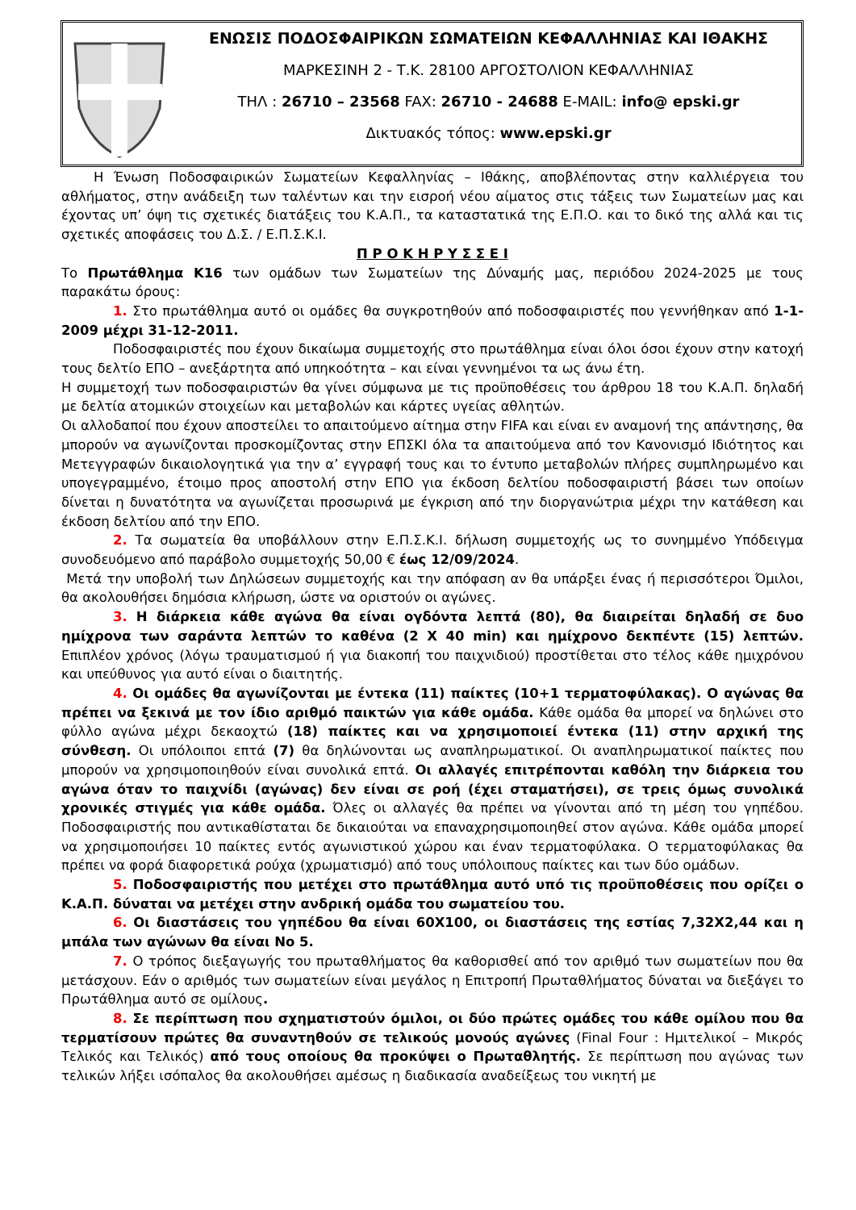ΕΝΩΣΙΣ ΠΟΔΟΣΦΑΙΡΙΚΩΝ ΣΩΜΑΤΕΙΩΝ ΚΕΦΑΛΛΗΝΙΑΣ ΚΑΙ ΙΘΑΚΗΣ
ΜΑΡΚΕΣΙΝΗ 2 - Τ.Κ. 28100 ΑΡΓΟΣΤΟΛΙΟΝ ΚΕΦΑΛΛΗΝΙΑΣ
ΤΗΛ : 26710 – 23568 FAX: 26710 - 24688 E-MAIL: info@ epski.gr
Δικτυακός τόπος: www.epski.gr
Η Ένωση Ποδοσφαιρικών Σωματείων Κεφαλληνίας – Ιθάκης, αποβλέποντας στην καλλιέργεια του αθλήματος, στην ανάδειξη των ταλέντων και την εισροή νέου αίματος στις τάξεις των Σωματείων μας και έχοντας υπ’ όψη τις σχετικές διατάξεις του Κ.Α.Π., τα καταστατικά της Ε.Π.Ο. και το δικό της αλλά και τις σχετικές αποφάσεις του Δ.Σ. / Ε.Π.Σ.Κ.Ι.
Π Ρ Ο Κ Η Ρ Υ Σ Σ Ε Ι
Το Πρωτάθλημα Κ16 των ομάδων των Σωματείων της Δύναμής μας, περιόδου 2024-2025 με τους παρακάτω όρους:
1. Στο πρωτάθλημα αυτό οι ομάδες θα συγκροτηθούν από ποδοσφαιριστές που γεννήθηκαν από 1-1-2009 μέχρι 31-12-2011.
Ποδοσφαιριστές που έχουν δικαίωμα συμμετοχής στο πρωτάθλημα είναι όλοι όσοι έχουν στην κατοχή τους δελτίο ΕΠΟ – ανεξάρτητα από υπηκοότητα – και είναι γεννημένοι τα ως άνω έτη.
Η συμμετοχή των ποδοσφαιριστών θα γίνει σύμφωνα με τις προϋποθέσεις του άρθρου 18 του Κ.Α.Π. δηλαδή με δελτία ατομικών στοιχείων και μεταβολών και κάρτες υγείας αθλητών.
Οι αλλοδαποί που έχουν αποστείλει το απαιτούμενο αίτημα στην FIFA και είναι εν αναμονή της απάντησης, θα μπορούν να αγωνίζονται προσκομίζοντας στην ΕΠΣΚΙ όλα τα απαιτούμενα από τον Κανονισμό Ιδιότητος και Μετεγγραφών δικαιολογητικά για την α’ εγγραφή τους και το έντυπο μεταβολών πλήρες συμπληρωμένο και υπογεγραμμένο, έτοιμο προς αποστολή στην ΕΠΟ για έκδοση δελτίου ποδοσφαιριστή βάσει των οποίων δίνεται η δυνατότητα να αγωνίζεται προσωρινά με έγκριση από την διοργανώτρια μέχρι την κατάθεση και έκδοση δελτίου από την ΕΠΟ.
2. Τα σωματεία θα υποβάλλουν στην Ε.Π.Σ.Κ.Ι. δήλωση συμμετοχής ως το συνημμένο Υπόδειγμα συνοδευόμενο από παράβολο συμμετοχής 50,00 € έως 12/09/2024.
Μετά την υποβολή των Δηλώσεων συμμετοχής και την απόφαση αν θα υπάρξει ένας ή περισσότεροι Όμιλοι, θα ακολουθήσει δημόσια κλήρωση, ώστε να οριστούν οι αγώνες.
3. Η διάρκεια κάθε αγώνα θα είναι ογδόντα λεπτά (80), θα διαιρείται δηλαδή σε δυο ημίχρονα των σαράντα λεπτών το καθένα (2 Χ 40 min) και ημίχρονο δεκπέντε (15) λεπτών. Επιπλέον χρόνος (λόγω τραυματισμού ή για διακοπή του παιχνιδιού) προστίθεται στο τέλος κάθε ημιχρόνου και υπεύθυνος για αυτό είναι ο διαιτητής.
4. Οι ομάδες θα αγωνίζονται με έντεκα (11) παίκτες (10+1 τερματοφύλακας). Ο αγώνας θα πρέπει να ξεκινά με τον ίδιο αριθμό παικτών για κάθε ομάδα. Κάθε ομάδα θα μπορεί να δηλώνει στο φύλλο αγώνα μέχρι δεκαοχτώ (18) παίκτες και να χρησιμοποιεί έντεκα (11) στην αρχική της σύνθεση. Οι υπόλοιποι επτά (7) θα δηλώνονται ως αναπληρωματικοί. Οι αναπληρωματικοί παίκτες που μπορούν να χρησιμοποιηθούν είναι συνολικά επτά. Οι αλλαγές επιτρέπονται καθόλη την διάρκεια του αγώνα όταν το παιχνίδι (αγώνας) δεν είναι σε ροή (έχει σταματήσει), σε τρεις όμως συνολικά χρονικές στιγμές για κάθε ομάδα. Όλες οι αλλαγές θα πρέπει να γίνονται από τη μέση του γηπέδου. Ποδοσφαιριστής που αντικαθίσταται δε δικαιούται να επαναχρησιμοποιηθεί στον αγώνα. Κάθε ομάδα μπορεί να χρησιμοποιήσει 10 παίκτες εντός αγωνιστικού χώρου και έναν τερματοφύλακα. Ο τερματοφύλακας θα πρέπει να φορά διαφορετικά ρούχα (χρωματισμό) από τους υπόλοιπους παίκτες και των δύο ομάδων.
5. Ποδοσφαιριστής που μετέχει στο πρωτάθλημα αυτό υπό τις προϋποθέσεις που ορίζει ο Κ.Α.Π. δύναται να μετέχει στην ανδρική ομάδα του σωματείου του.
6. Οι διαστάσεις του γηπέδου θα είναι 60Χ100, οι διαστάσεις της εστίας 7,32Χ2,44 και η μπάλα των αγώνων θα είναι Νο 5.
7. Ο τρόπος διεξαγωγής του πρωταθλήματος θα καθορισθεί από τον αριθμό των σωματείων που θα μετάσχουν. Εάν ο αριθμός των σωματείων είναι μεγάλος η Επιτροπή Πρωταθλήματος δύναται να διεξάγει το Πρωτάθλημα αυτό σε ομίλους.
8. Σε περίπτωση που σχηματιστούν όμιλοι, οι δύο πρώτες ομάδες του κάθε ομίλου που θα τερματίσουν πρώτες θα συναντηθούν σε τελικούς μονούς αγώνες (Final Four : Ημιτελικοί – Μικρός Τελικός και Τελικός) από τους οποίους θα προκύψει ο Πρωταθλητής. Σε περίπτωση που αγώνας των τελικών λήξει ισόπαλος θα ακολουθήσει αμέσως η διαδικασία αναδείξεως του νικητή με